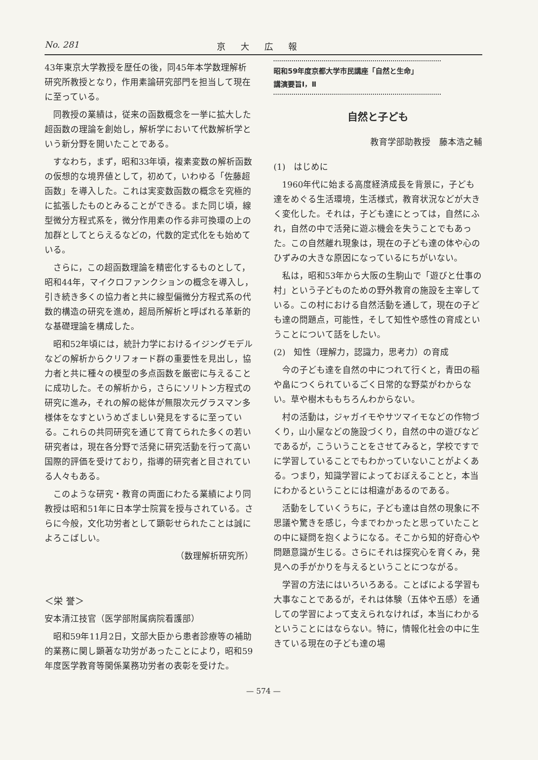No. 281 京大広報
43年東京大学教授を歴任の後，同45年本学数理解析研究所教授となり，作用素論研究部門を担当して現在に至っている。
同教授の業績は，従来の函数概念を一挙に拡大した超函数の理論を創始し，解析学において代数解析学という新分野を開いたことである。
すなわち，まず，昭和33年頃，複素変数の解析函数の仮想的な境界値として，初めて，いわゆる「佐藤超函数」を導入した。これは実変数函数の概念を究極的に拡張したものとみることができる。また同じ頃，線型微分方程式系を，微分作用素の作る非可換環の上の加群としてとらえるなどの，代数的定式化をも始めている。
さらに，この超函数理論を精密化するものとして，昭和44年，マイクロファンクションの概念を導入し，引き続き多くの協力者と共に線型偏微分方程式系の代数的構造の研究を進め，超局所解析と呼ばれる革新的な基礎理論を構成した。
昭和52年頃には，統計力学におけるイジングモデルなどの解析からクリフォード群の重要性を見出し，協力者と共に種々の模型の多点函数を厳密に与えることに成功した。その解析から，さらにソリトン方程式の研究に進み，それの解の総体が無限次元グラスマン多様体をなすというめざましい発見をするに至っている。これらの共同研究を通じて育てられた多くの若い研究者は，現在各分野で活発に研究活動を行って高い国際的評価を受けており，指導的研究者と目されている人々もある。
このような研究・教育の両面にわたる業績により同教授は昭和51年に日本学士院賞を授与されている。さらに今般，文化功労者として顕彰せられたことは誠によろこばしい。
（数理解析研究所）
＜栄 誉＞
安本清江技官（医学部附属病院看護部）
昭和59年11月2日，文部大臣から患者診療等の補助的業務に関し顕著な功労があったことにより，昭和59年度医学教育等関係業務功労者の表彰を受けた。
昭和59年度京都大学市民講座「自然と生命」
講演要旨Ⅰ，Ⅱ
自然と子ども
教育学部助教授　藤本浩之輔
(1)　はじめに
1960年代に始まる高度経済成長を背景に，子ども達をめぐる生活環境，生活様式，教育状況などが大きく変化した。それは，子ども達にとっては，自然にふれ，自然の中で活発に遊ぶ機会を失うことでもあった。この自然離れ現象は，現在の子ども達の体や心のひずみの大きな原因になっているにちがいない。
私は，昭和53年から大阪の生駒山で「遊びと仕事の村」という子どものための野外教育の施設を主宰している。この村における自然活動を通して，現在の子ども達の問題点，可能性，そして知性や感性の育成ということについて話をしたい。
(2)　知性（理解力，認識力，思考力）の育成
今の子ども達を自然の中につれて行くと，青田の稲や畠につくられているごく日常的な野菜がわからない。草や樹木ももちろんわからない。
村の活動は，ジャガイモやサツマイモなどの作物づくり，山小屋などの施設づくり，自然の中の遊びなどであるが，こういうことをさせてみると，学校ですでに学習していることでもわかっていないことがよくある。つまり，知識学習によっておぼえることと，本当にわかるということには相違があるのである。
活動をしていくうちに，子ども達は自然の現象に不思議や驚きを感じ，今までわかったと思っていたことの中に疑問を抱くようになる。そこから知的好奇心や問題意識が生じる。さらにそれは探究心を育くみ，発見への手がかりを与えるということにつながる。
学習の方法にはいろいろある。ことばによる学習も大事なことであるが，それは体験（五体や五感）を通しての学習によって支えられなければ，本当にわかるということにはならない。特に，情報化社会の中に生きている現在の子ども達の場
— 574 —